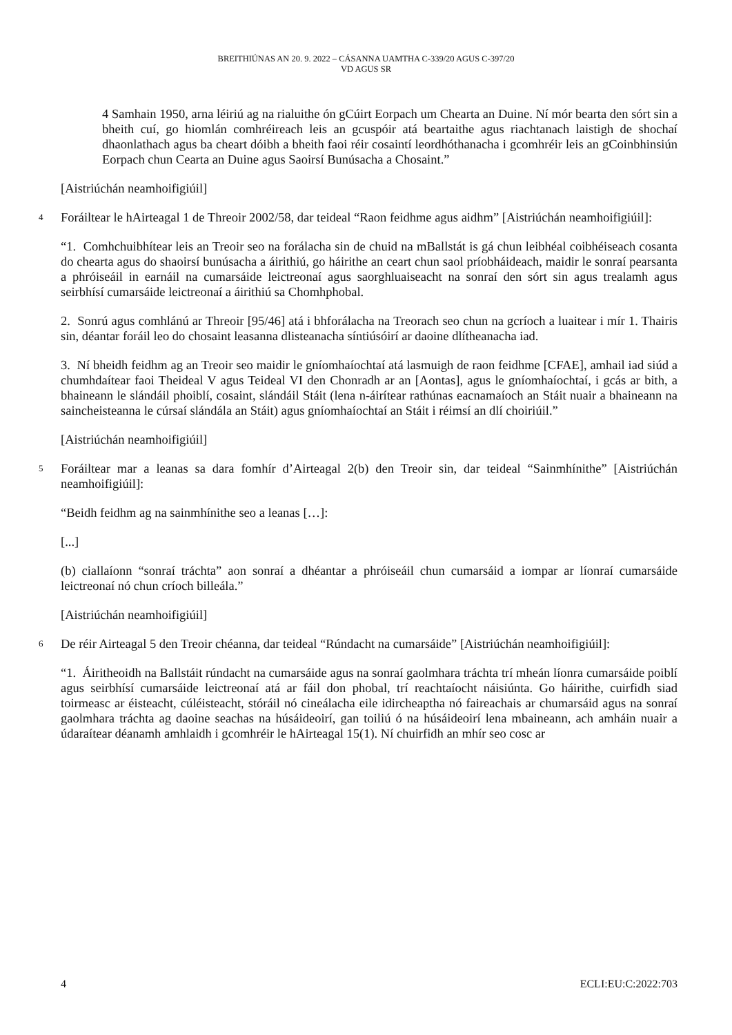BREITHIÚNAS AN 20. 9. 2022 – CÁSANNA UAMTHA C-339/20 AGUS C-397/20
VD AGUS SR
4 Samhain 1950, arna léiriú ag na rialuithe ón gCúirt Eorpach um Chearta an Duine. Ní mór bearta den sórt sin a bheith cuí, go hiomlán comhréireach leis an gcuspóir atá beartaithe agus riachtanach laistigh de shochaí dhaonlathach agus ba cheart dóibh a bheith faoi réir cosaintí leordhóthanacha i gcomhréir leis an gCoinbhinsiún Eorpach chun Cearta an Duine agus Saoirsí Bunúsacha a Chosaint.”
[Aistriúchán neamhoifigiúil]
4
Foráiltear le hAirteagal 1 de Threoir 2002/58, dar teideal “Raon feidhme agus aidhm” [Aistriúchán neamhoifigiúil]:
“1. Comhchuibhítear leis an Treoir seo na forálacha sin de chuid na mBallstát is gá chun leibhéal coibhéiseach cosanta do chearta agus do shaoirsí bunúsacha a áirithiú, go háirithe an ceart chun saol príobháideach, maidir le sonraí pearsanta a phróiseáil in earnáil na cumarsáide leictreonaí agus saorghluaiseacht na sonraí den sórt sin agus trealamh agus seirbhísí cumarsáide leictreonaí a áirithiú sa Chomhphobal.
2. Sonrú agus comhlánú ar Threoir [95/46] atá i bhforálacha na Treorach seo chun na gcríoch a luaitear i mír 1. Thairis sin, déantar foráil leo do chosaint leasanna dlisteanacha síntiúsóirí ar daoine dlítheanacha iad.
3. Ní bheidh feidhm ag an Treoir seo maidir le gníomhaíochtaí atá lasmuigh de raon feidhme [CFAE], amhail iad siúd a chumhdaítear faoi Theideal V agus Teideal VI den Chonradh ar an [Aontas], agus le gníomhaíochtaí, i gcás ar bith, a bhaineann le slándáil phoiblí, cosaint, slándáil Stáit (lena n-áirítear rathúnas eacnamaíoch an Stáit nuair a bhaineann na saincheisteanna le cúrsaí slándála an Stáit) agus gníomhaíochtaí an Stáit i réimsí an dlí choiriúil.”
[Aistriúchán neamhoifigiúil]
5
Foráiltear mar a leanas sa dara fomhír d’Airteagal 2(b) den Treoir sin, dar teideal “Sainmhínithe” [Aistriúchán neamhoifigiúil]:
“Beidh feidhm ag na sainmhínithe seo a leanas […]:
[...]
(b) ciallaíonn “sonraí tráchta” aon sonraí a dhéantar a phróiseáil chun cumarsáid a iompar ar líonraí cumarsáide leictreonaí nó chun críoch billeála.”
[Aistriúchán neamhoifigiúil]
6
De réir Airteagal 5 den Treoir chéanna, dar teideal “Rúndacht na cumarsáide” [Aistriúchán neamhoifigiúil]:
“1. Áiritheoidh na Ballstáit rúndacht na cumarsáide agus na sonraí gaolmhara tráchta trí mheán líonra cumarsáide poiblí agus seirbhísí cumarsáide leictreonaí atá ar fáil don phobal, trí reachtaíocht náisiúnta. Go háirithe, cuirfidh siad toirmeasc ar éisteacht, cúléisteacht, stóráil nó cineálacha eile idircheaptha nó faireachais ar chumarsáid agus na sonraí gaolmhara tráchta ag daoine seachas na húsáideoirí, gan toiliú ó na húsáideoirí lena mbaineann, ach amháin nuair a údaraítear déanamh amhlaidh i gcomhréir le hAirteagal 15(1). Ní chuirfidh an mhír seo cosc ar
4 ECLI:EU:C:2022:703